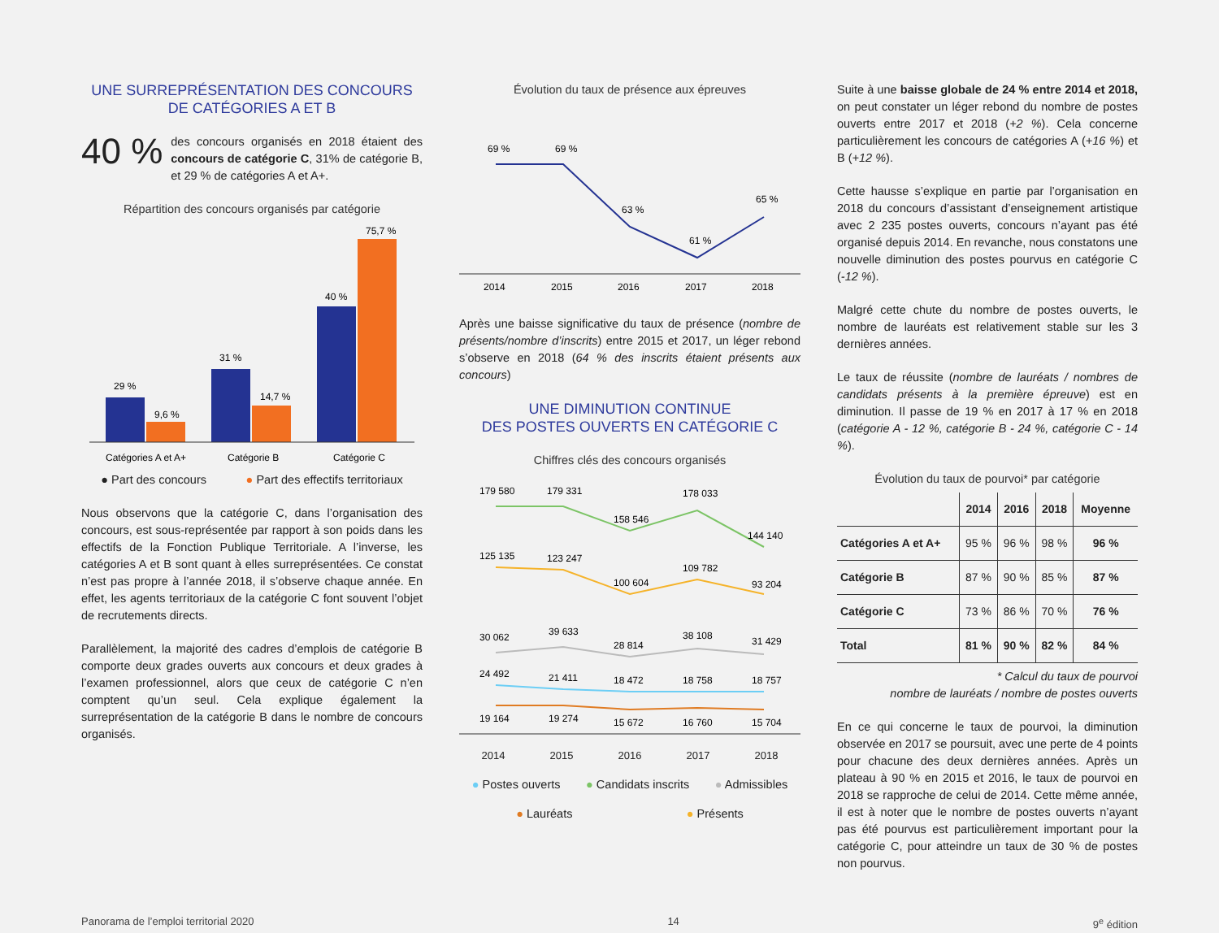UNE SURREPRÉSENTATION DES CONCOURS
DE CATÉGORIES A ET B
40 % des concours organisés en 2018 étaient des concours de catégorie C, 31% de catégorie B, et 29 % de catégories A et A+.
Répartition des concours organisés par catégorie
29 %
9,6 %
31 %
14,7 %
40 %
75,7 %
Catégories A et A+
Catégorie B
Catégorie C
● Part des concours ● Part des effectifs territoriaux
Nous observons que la catégorie C, dans l’organisation des concours, est sous-représentée par rapport à son poids dans les effectifs de la Fonction Publique Territoriale. A l’inverse, les catégories A et B sont quant à elles surreprésentées. Ce constat n’est pas propre à l’année 2018, il s’observe chaque année. En effet, les agents territoriaux de la catégorie C font souvent l’objet de recrutements directs.
Parallèlement, la majorité des cadres d’emplois de catégorie B comporte deux grades ouverts aux concours et deux grades à l’examen professionnel, alors que ceux de catégorie C n’en comptent qu’un seul. Cela explique également la surreprésentation de la catégorie B dans le nombre de concours organisés.
Évolution du taux de présence aux épreuves
69 %
69 %
63 %
61 %
65 %
2014
2015
2016
2017
2018
Après une baisse significative du taux de présence (nombre de présents/nombre d’inscrits) entre 2015 et 2017, un léger rebond s’observe en 2018 (64 % des inscrits étaient présents aux concours)
UNE DIMINUTION CONTINUE
DES POSTES OUVERTS EN CATÉGORIE C
Chiffres clés des concours organisés
179 580
179 331
158 546
178 033
144 140
125 135
123 247
100 604
109 782
93 204
30 062
39 633
28 814
38 108
31 429
24 492
21 411
18 472
18 758
18 757
19 164
19 274
15 672
16 760
15 704
2014 2015 2016 2017 2018
● Postes ouverts ● Candidats inscrits ● Admissibles
● Lauréats ● Présents
Suite à une baisse globale de 24 % entre 2014 et 2018, on peut constater un léger rebond du nombre de postes ouverts entre 2017 et 2018 (+2 %). Cela concerne particulièrement les concours de catégories A (+16 %) et B (+12 %).
Cette hausse s’explique en partie par l’organisation en 2018 du concours d’assistant d’enseignement artistique avec 2 235 postes ouverts, concours n’ayant pas été organisé depuis 2014. En revanche, nous constatons une nouvelle diminution des postes pourvus en catégorie C (-12 %).
Malgré cette chute du nombre de postes ouverts, le nombre de lauréats est relativement stable sur les 3 dernières années.
Le taux de réussite (nombre de lauréats / nombres de candidats présents à la première épreuve) est en diminution. Il passe de 19 % en 2017 à 17 % en 2018 (catégorie A - 12 %, catégorie B - 24 %, catégorie C - 14 %).
Évolution du taux de pourvoi* par catégorie
| | 2014 | 2016 | 2018 | Moyenne |
| --- | --- | --- | --- | --- |
| Catégories A et A+ | 95 % | 96 % | 98 % | 96 % |
| Catégorie B | 87 % | 90 % | 85 % | 87 % |
| Catégorie C | 73 % | 86 % | 70 % | 76 % |
| Total | 81 % | 90 % | 82 % | 84 % |
* Calcul du taux de pourvoi
nombre de lauréats / nombre de postes ouverts
En ce qui concerne le taux de pourvoi, la diminution observée en 2017 se poursuit, avec une perte de 4 points pour chacune des deux dernières années. Après un plateau à 90 % en 2015 et 2016, le taux de pourvoi en 2018 se rapproche de celui de 2014. Cette même année, il est à noter que le nombre de postes ouverts n’ayant pas été pourvus est particulièrement important pour la catégorie C, pour atteindre un taux de 30 % de postes non pourvus.
Panorama de l’emploi territorial 2020 14 9<sup>e</sup> édition